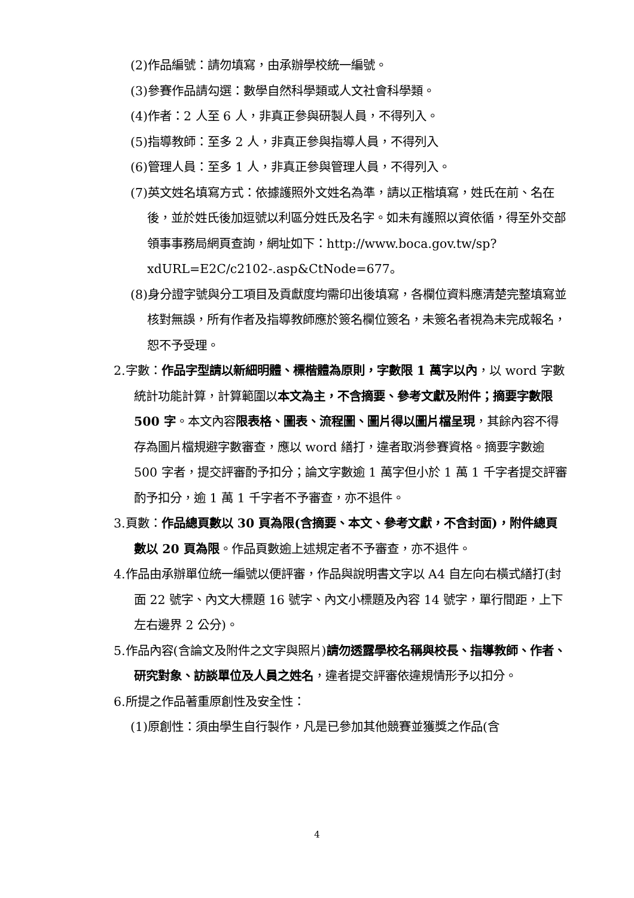(2)作品編號：請勿填寫，由承辦學校統一編號。
(3)參賽作品請勾選：數學自然科學類或人文社會科學類。
(4)作者：2 人至 6 人，非真正參與研製人員，不得列入。
(5)指導教師：至多 2 人，非真正參與指導人員，不得列入
(6)管理人員：至多 1 人，非真正參與管理人員，不得列入。
(7)英文姓名填寫方式：依據護照外文姓名為準，請以正楷填寫，姓氏在前、名在後，並於姓氏後加逗號以利區分姓氏及名字。如未有護照以資依循，得至外交部領事事務局網頁查詢，網址如下：http://www.boca.gov.tw/sp?xdURL=E2C/c2102-.asp&CtNode=677。
(8)身分證字號與分工項目及貢獻度均需印出後填寫，各欄位資料應清楚完整填寫並核對無誤，所有作者及指導教師應於簽名欄位簽名，未簽名者視為未完成報名，恕不予受理。
2.字數：作品字型請以新細明體、標楷體為原則，字數限 1 萬字以內，以 word 字數統計功能計算，計算範圍以本文為主，不含摘要、參考文獻及附件；摘要字數限 500 字。本文內容限表格、圖表、流程圖、圖片得以圖片檔呈現，其餘內容不得存為圖片檔規避字數審查，應以 word 繕打，違者取消參賽資格。摘要字數逾 500 字者，提交評審酌予扣分；論文字數逾 1 萬字但小於 1 萬 1 千字者提交評審酌予扣分，逾 1 萬 1 千字者不予審查，亦不退件。
3.頁數：作品總頁數以 30 頁為限(含摘要、本文、參考文獻，不含封面)，附件總頁數以 20 頁為限。作品頁數逾上述規定者不予審查，亦不退件。
4.作品由承辦單位統一編號以便評審，作品與說明書文字以 A4 自左向右橫式繕打(封面 22 號字、內文大標題 16 號字、內文小標題及內容 14 號字，單行間距，上下左右邊界 2 公分)。
5.作品內容(含論文及附件之文字與照片)請勿透露學校名稱與校長、指導教師、作者、研究對象、訪談單位及人員之姓名，違者提交評審依違規情形予以扣分。
6.所提之作品著重原創性及安全性：
(1)原創性：須由學生自行製作，凡是已參加其他競賽並獲獎之作品(含
4